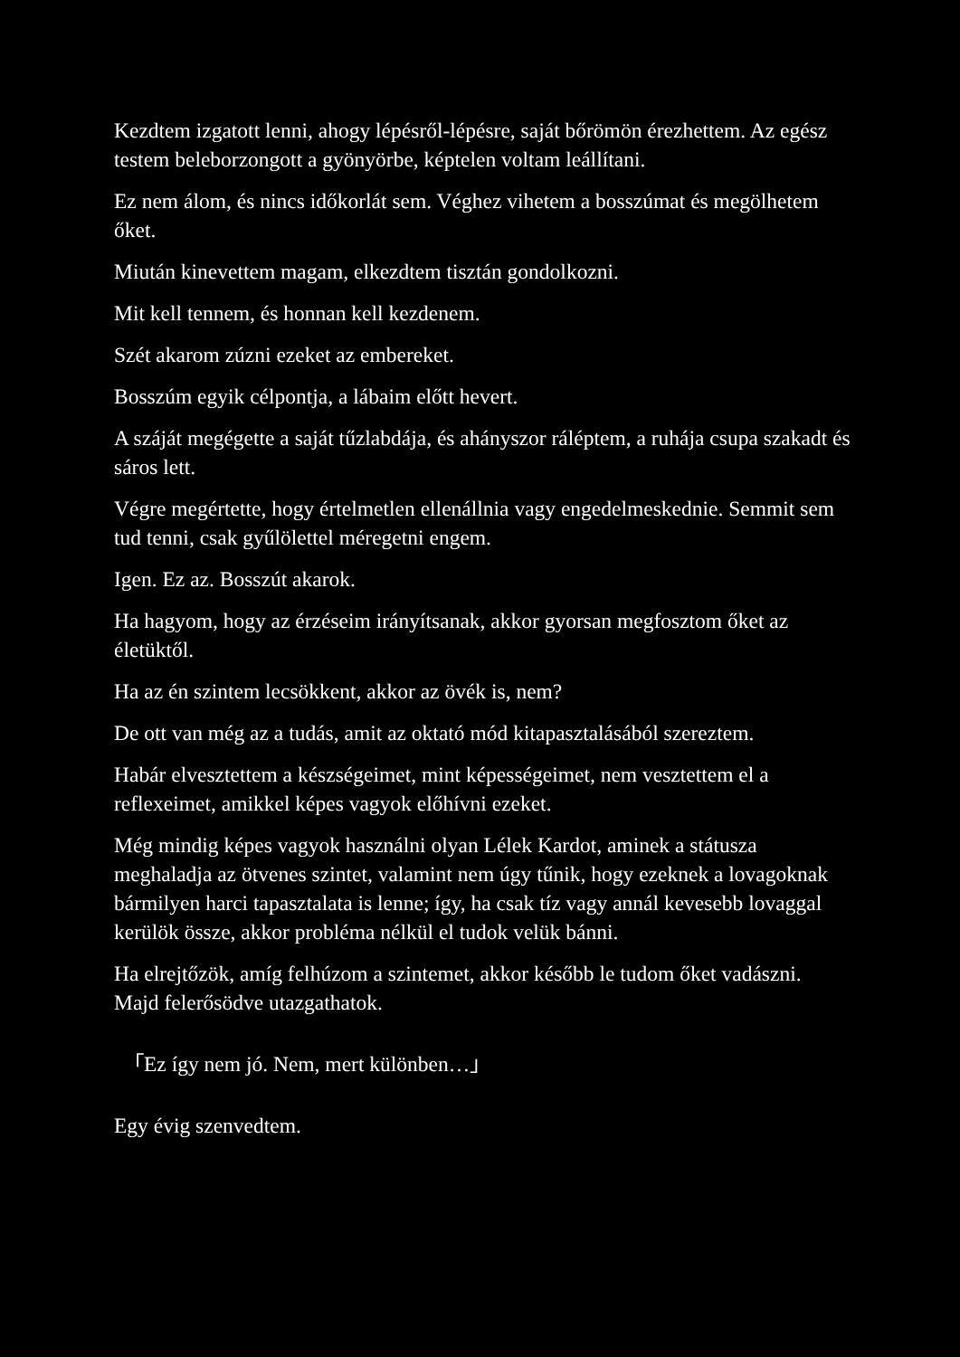Kezdtem izgatott lenni, ahogy lépésről-lépésre, saját bőrömön érezhettem. Az egész testem beleborzongott a gyönyörbe, képtelen voltam leállítani.
Ez nem álom, és nincs időkorlát sem. Véghez vihetem a bosszúmat és megölhetem őket.
Miután kinevettem magam, elkezdtem tisztán gondolkozni.
Mit kell tennem, és honnan kell kezdenem.
Szét akarom zúzni ezeket az embereket.
Bosszúm egyik célpontja, a lábaim előtt hevert.
A száját megégette a saját tűzlabdája, és ahányszor ráléptem, a ruhája csupa szakadt és sáros lett.
Végre megértette, hogy értelmetlen ellenállnia vagy engedelmeskednie. Semmit sem tud tenni, csak gyűlölettel méregetni engem.
Igen. Ez az. Bosszút akarok.
Ha hagyom, hogy az érzéseim irányítsanak, akkor gyorsan megfosztom őket az életüktől.
Ha az én szintem lecsökkent, akkor az övék is, nem?
De ott van még az a tudás, amit az oktató mód kitapasztalásából szereztem.
Habár elvesztettem a készségeimet, mint képességeimet, nem vesztettem el a reflexeimet, amikkel képes vagyok előhívni ezeket.
Még mindig képes vagyok használni olyan Lélek Kardot, aminek a státusza meghaladja az ötvenes szintet, valamint nem úgy tűnik, hogy ezeknek a lovagoknak bármilyen harci tapasztalata is lenne; így, ha csak tíz vagy annál kevesebb lovaggal kerülök össze, akkor probléma nélkül el tudok velük bánni.
Ha elrejtőzök, amíg felhúzom a szintemet, akkor később le tudom őket vadászni. Majd felerősödve utazgathatok.
「Ez így nem jó. Nem, mert különben…」
Egy évig szenvedtem.